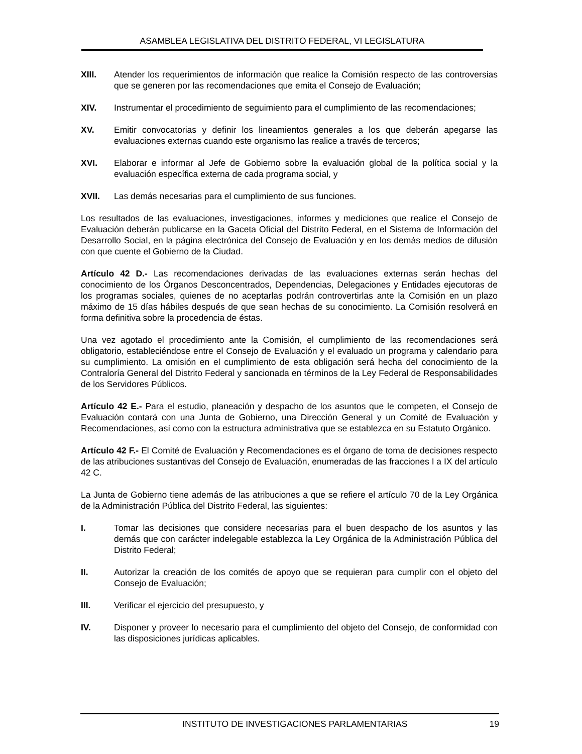ASAMBLEA LEGISLATIVA DEL DISTRITO FEDERAL, VI LEGISLATURA
XIII. Atender los requerimientos de información que realice la Comisión respecto de las controversias que se generen por las recomendaciones que emita el Consejo de Evaluación;
XIV. Instrumentar el procedimiento de seguimiento para el cumplimiento de las recomendaciones;
XV. Emitir convocatorias y definir los lineamientos generales a los que deberán apegarse las evaluaciones externas cuando este organismo las realice a través de terceros;
XVI. Elaborar e informar al Jefe de Gobierno sobre la evaluación global de la política social y la evaluación específica externa de cada programa social, y
XVII. Las demás necesarias para el cumplimiento de sus funciones.
Los resultados de las evaluaciones, investigaciones, informes y mediciones que realice el Consejo de Evaluación deberán publicarse en la Gaceta Oficial del Distrito Federal, en el Sistema de Información del Desarrollo Social, en la página electrónica del Consejo de Evaluación y en los demás medios de difusión con que cuente el Gobierno de la Ciudad.
Artículo 42 D.- Las recomendaciones derivadas de las evaluaciones externas serán hechas del conocimiento de los Órganos Desconcentrados, Dependencias, Delegaciones y Entidades ejecutoras de los programas sociales, quienes de no aceptarlas podrán controvertirlas ante la Comisión en un plazo máximo de 15 días hábiles después de que sean hechas de su conocimiento. La Comisión resolverá en forma definitiva sobre la procedencia de éstas.
Una vez agotado el procedimiento ante la Comisión, el cumplimiento de las recomendaciones será obligatorio, estableciéndose entre el Consejo de Evaluación y el evaluado un programa y calendario para su cumplimiento. La omisión en el cumplimiento de esta obligación será hecha del conocimiento de la Contraloría General del Distrito Federal y sancionada en términos de la Ley Federal de Responsabilidades de los Servidores Públicos.
Artículo 42 E.- Para el estudio, planeación y despacho de los asuntos que le competen, el Consejo de Evaluación contará con una Junta de Gobierno, una Dirección General y un Comité de Evaluación y Recomendaciones, así como con la estructura administrativa que se establezca en su Estatuto Orgánico.
Artículo 42 F.- El Comité de Evaluación y Recomendaciones es el órgano de toma de decisiones respecto de las atribuciones sustantivas del Consejo de Evaluación, enumeradas de las fracciones I a IX del artículo 42 C.
La Junta de Gobierno tiene además de las atribuciones a que se refiere el artículo 70 de la Ley Orgánica de la Administración Pública del Distrito Federal, las siguientes:
I. Tomar las decisiones que considere necesarias para el buen despacho de los asuntos y las demás que con carácter indelegable establezca la Ley Orgánica de la Administración Pública del Distrito Federal;
II. Autorizar la creación de los comités de apoyo que se requieran para cumplir con el objeto del Consejo de Evaluación;
III. Verificar el ejercicio del presupuesto, y
IV. Disponer y proveer lo necesario para el cumplimiento del objeto del Consejo, de conformidad con las disposiciones jurídicas aplicables.
INSTITUTO DE INVESTIGACIONES PARLAMENTARIAS 19